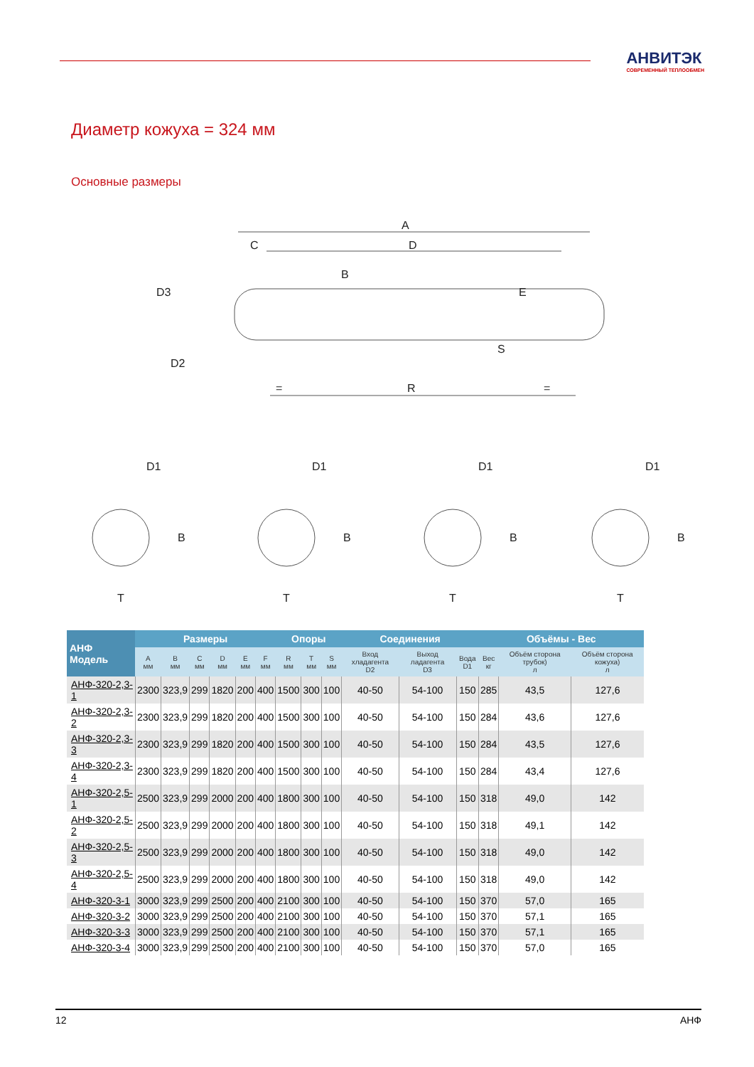АНВИТЭК
СОВРЕМЕННЫЙ ТЕПЛООБМЕН
Диаметр кожуха = 324 мм
Основные размеры
A
C
D
D3
B
E
D2
S
=
R
=
D1
D1
D1
D1
B
B
B
B
T
T
T
T
| АНФ Модель | Размеры | | | | | | Опоры | | | Соединения | | | Объёмы - Вес | | |
| --- | --- | --- | --- | --- | --- | --- | --- | --- | --- | --- | --- | --- | --- | --- | --- |
| | A мм | B мм | C мм | D мм | E мм | F мм | R мм | T мм | S мм | Вход хладагента D2 | Выход ладагента D3 | Вода D1 | Вес кг | Объём сторона трубок) л | Объём сторона кожуха) л |
| АНФ-320-2,3-1 | 2300 | 323,9 | 299 | 1820 | 200 | 400 | 1500 | 300 | 100 | 40-50 | 54-100 | 150 | 285 | 43,5 | 127,6 |
| АНФ-320-2,3-2 | 2300 | 323,9 | 299 | 1820 | 200 | 400 | 1500 | 300 | 100 | 40-50 | 54-100 | 150 | 284 | 43,6 | 127,6 |
| АНФ-320-2,3-3 | 2300 | 323,9 | 299 | 1820 | 200 | 400 | 1500 | 300 | 100 | 40-50 | 54-100 | 150 | 284 | 43,5 | 127,6 |
| АНФ-320-2,3-4 | 2300 | 323,9 | 299 | 1820 | 200 | 400 | 1500 | 300 | 100 | 40-50 | 54-100 | 150 | 284 | 43,4 | 127,6 |
| АНФ-320-2,5-1 | 2500 | 323,9 | 299 | 2000 | 200 | 400 | 1800 | 300 | 100 | 40-50 | 54-100 | 150 | 318 | 49,0 | 142 |
| АНФ-320-2,5-2 | 2500 | 323,9 | 299 | 2000 | 200 | 400 | 1800 | 300 | 100 | 40-50 | 54-100 | 150 | 318 | 49,1 | 142 |
| АНФ-320-2,5-3 | 2500 | 323,9 | 299 | 2000 | 200 | 400 | 1800 | 300 | 100 | 40-50 | 54-100 | 150 | 318 | 49,0 | 142 |
| АНФ-320-2,5-4 | 2500 | 323,9 | 299 | 2000 | 200 | 400 | 1800 | 300 | 100 | 40-50 | 54-100 | 150 | 318 | 49,0 | 142 |
| АНФ-320-3-1 | 3000 | 323,9 | 299 | 2500 | 200 | 400 | 2100 | 300 | 100 | 40-50 | 54-100 | 150 | 370 | 57,0 | 165 |
| АНФ-320-3-2 | 3000 | 323,9 | 299 | 2500 | 200 | 400 | 2100 | 300 | 100 | 40-50 | 54-100 | 150 | 370 | 57,1 | 165 |
| АНФ-320-3-3 | 3000 | 323,9 | 299 | 2500 | 200 | 400 | 2100 | 300 | 100 | 40-50 | 54-100 | 150 | 370 | 57,1 | 165 |
| АНФ-320-3-4 | 3000 | 323,9 | 299 | 2500 | 200 | 400 | 2100 | 300 | 100 | 40-50 | 54-100 | 150 | 370 | 57,0 | 165 |
12 АНФ